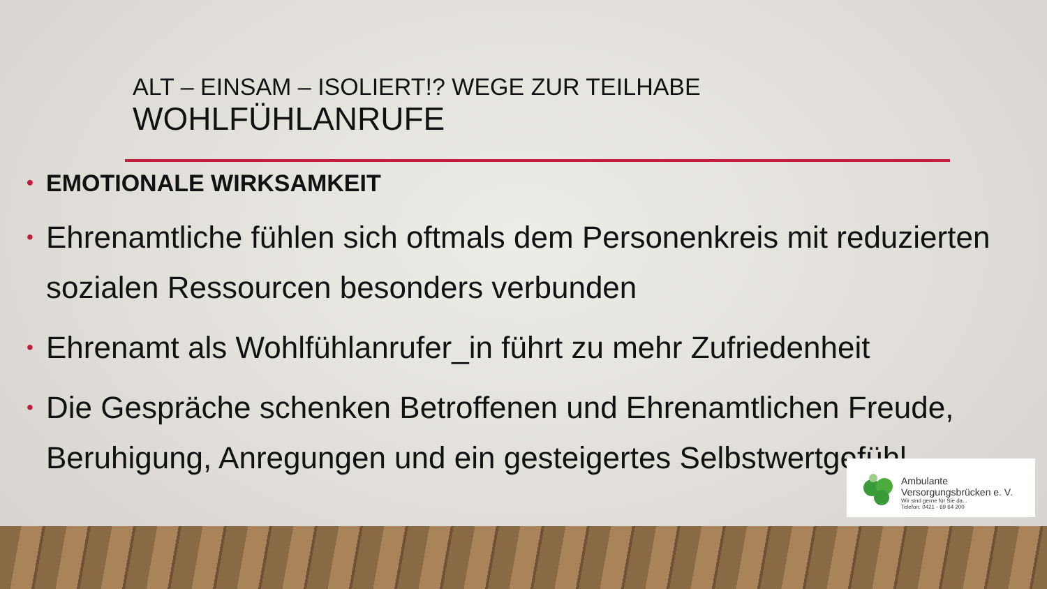ALT – EINSAM – ISOLIERT!? WEGE ZUR TEILHABE
WOHLFÜHLANRUFE
• EMOTIONALE WIRKSAMKEIT
• Ehrenamtliche fühlen sich oftmals dem Personenkreis mit reduzierten sozialen Ressourcen besonders verbunden
• Ehrenamt als Wohlfühlanrufer_in führt zu mehr Zufriedenheit
• Die Gespräche schenken Betroffenen und Ehrenamtlichen Freude, Beruhigung, Anregungen und ein gesteigertes Selbstwertgefühl
Ambulante
Versorgungsbrücken e. V.
Wir sind gerne für Sie da...
Telefon: 0421 - 69 64 200